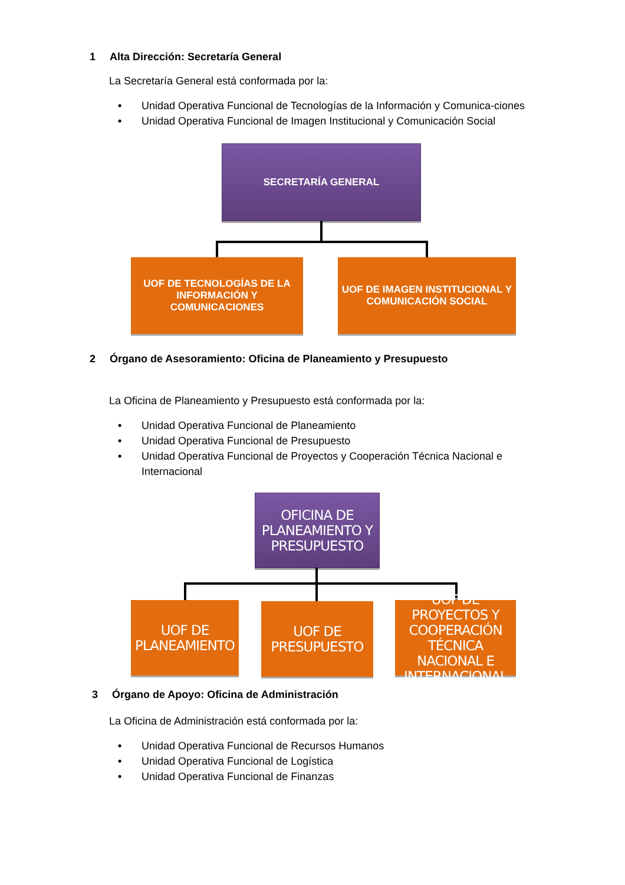1 Alta Dirección: Secretaría General
La Secretaría General está conformada por la:
• Unidad Operativa Funcional de Tecnologías de la Información y Comunica-ciones
• Unidad Operativa Funcional de Imagen Institucional y Comunicación Social
SECRETARÍA GENERAL
UOF DE TECNOLOGÍAS DE LA INFORMACIÓN Y COMUNICACIONES
UOF DE IMAGEN INSTITUCIONAL Y COMUNICACIÓN SOCIAL
2 Órgano de Asesoramiento: Oficina de Planeamiento y Presupuesto
La Oficina de Planeamiento y Presupuesto está conformada por la:
• Unidad Operativa Funcional de Planeamiento
• Unidad Operativa Funcional de Presupuesto
• Unidad Operativa Funcional de Proyectos y Cooperación Técnica Nacional e Internacional
OFICINA DE PLANEAMIENTO Y PRESUPUESTO
UOF DE PLANEAMIENTO
UOF DE PRESUPUESTO
UOF DE PROYECTOS Y COOPERACIÓN TÉCNICA NACIONAL E INTERNACIONAL
3 Órgano de Apoyo: Oficina de Administración
La Oficina de Administración está conformada por la:
• Unidad Operativa Funcional de Recursos Humanos
• Unidad Operativa Funcional de Logística
• Unidad Operativa Funcional de Finanzas